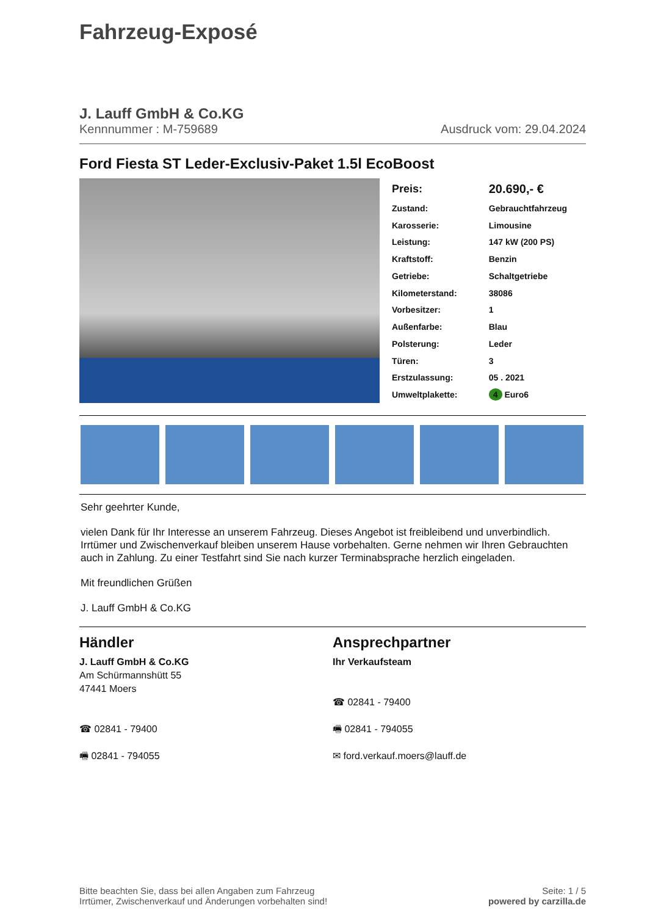Fahrzeug-Exposé
J. Lauff GmbH & Co.KG
Kennnummer : M-759689 Ausdruck vom: 29.04.2024
Ford Fiesta ST Leder-Exclusiv-Paket 1.5l EcoBoost
| Preis: | 20.690,- € |
| Zustand: | Gebrauchtfahrzeug |
| Karosserie: | Limousine |
| Leistung: | 147 kW (200 PS) |
| Kraftstoff: | Benzin |
| Getriebe: | Schaltgetriebe |
| Kilometerstand: | 38086 |
| Vorbesitzer: | 1 |
| Außenfarbe: | Blau |
| Polsterung: | Leder |
| Türen: | 3 |
| Erstzulassung: | 05 . 2021 |
| Umweltplakette: | 4 Euro6 |
Sehr geehrter Kunde,
vielen Dank für Ihr Interesse an unserem Fahrzeug. Dieses Angebot ist freibleibend und unverbindlich. Irrtümer und Zwischenverkauf bleiben unserem Hause vorbehalten. Gerne nehmen wir Ihren Gebrauchten auch in Zahlung. Zu einer Testfahrt sind Sie nach kurzer Terminabsprache herzlich eingeladen.
Mit freundlichen Grüßen
J. Lauff GmbH & Co.KG
Händler
J. Lauff GmbH & Co.KG
Am Schürmannshütt 55
47441 Moers
☎ 02841 - 79400
🖷 02841 - 794055
Ansprechpartner
Ihr Verkaufsteam
☎ 02841 - 79400
🖷 02841 - 794055
✉ ford.verkauf.moers@lauff.de
Bitte beachten Sie, dass bei allen Angaben zum Fahrzeug
Irrtümer, Zwischenverkauf und Änderungen vorbehalten sind!
Seite: 1 / 5
powered by carzilla.de